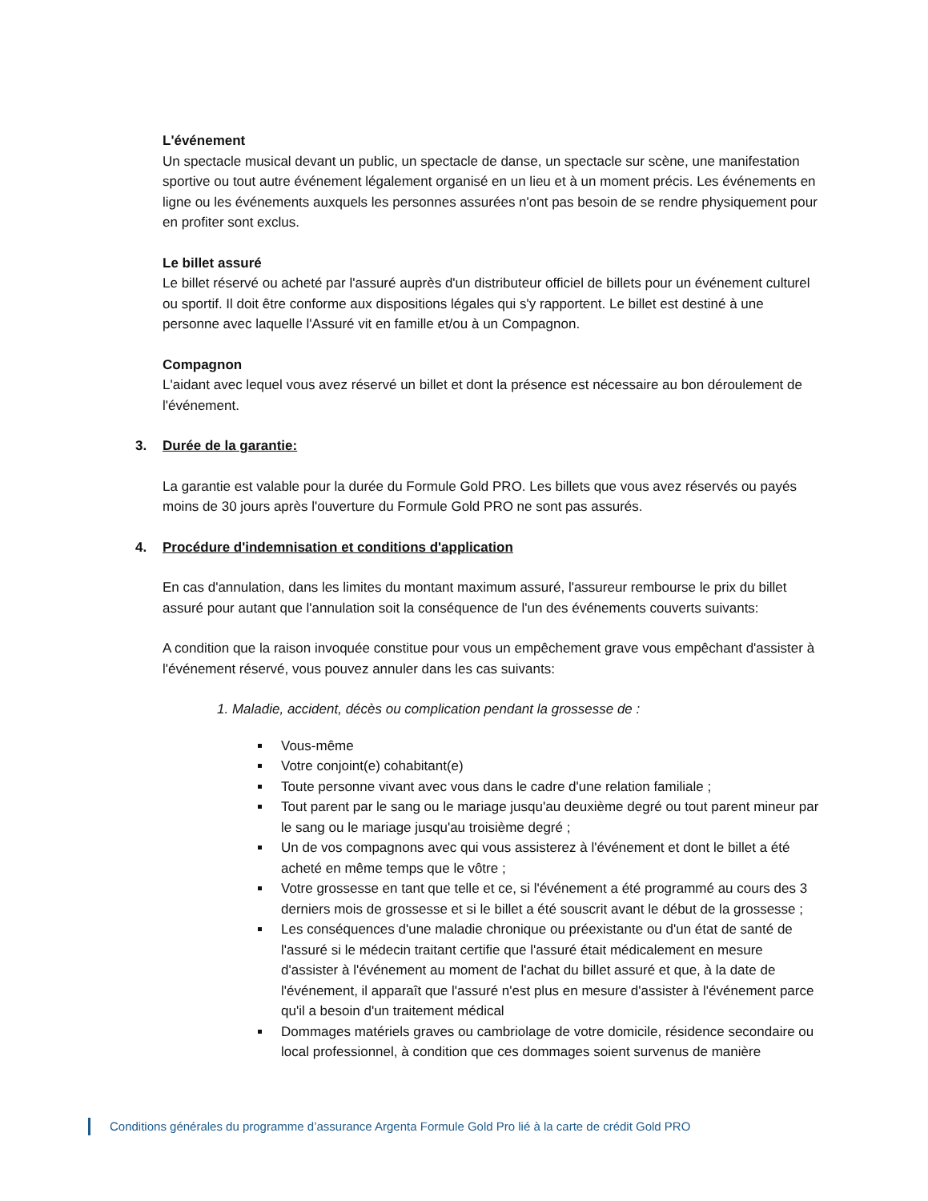L'événement
Un spectacle musical devant un public, un spectacle de danse, un spectacle sur scène, une manifestation sportive ou tout autre événement légalement organisé en un lieu et à un moment précis. Les événements en ligne ou les événements auxquels les personnes assurées n'ont pas besoin de se rendre physiquement pour en profiter sont exclus.
Le billet assuré
Le billet réservé ou acheté par l'assuré auprès d'un distributeur officiel de billets pour un événement culturel ou sportif. Il doit être conforme aux dispositions légales qui s'y rapportent. Le billet est destiné à une personne avec laquelle l'Assuré vit en famille et/ou à un Compagnon.
Compagnon
L'aidant avec lequel vous avez réservé un billet et dont la présence est nécessaire au bon déroulement de l'événement.
3. Durée de la garantie:
La garantie est valable pour la durée du Formule Gold PRO. Les billets que vous avez réservés ou payés moins de 30 jours après l'ouverture du Formule Gold PRO ne sont pas assurés.
4. Procédure d'indemnisation et conditions d'application
En cas d'annulation, dans les limites du montant maximum assuré, l'assureur rembourse le prix du billet assuré pour autant que l'annulation soit la conséquence de l'un des événements couverts suivants:
A condition que la raison invoquée constitue pour vous un empêchement grave vous empêchant d'assister à l'événement réservé, vous pouvez annuler dans les cas suivants:
1. Maladie, accident, décès ou complication pendant la grossesse de :
Vous-même
Votre conjoint(e) cohabitant(e)
Toute personne vivant avec vous dans le cadre d'une relation familiale ;
Tout parent par le sang ou le mariage jusqu'au deuxième degré ou tout parent mineur par le sang ou le mariage jusqu'au troisième degré ;
Un de vos compagnons avec qui vous assisterez à l'événement et dont le billet a été acheté en même temps que le vôtre ;
Votre grossesse en tant que telle et ce, si l'événement a été programmé au cours des 3 derniers mois de grossesse et si le billet a été souscrit avant le début de la grossesse ;
Les conséquences d'une maladie chronique ou préexistante ou d'un état de santé de l'assuré si le médecin traitant certifie que l'assuré était médicalement en mesure d'assister à l'événement au moment de l'achat du billet assuré et que, à la date de l'événement, il apparaît que l'assuré n'est plus en mesure d'assister à l'événement parce qu'il a besoin d'un traitement médical
Dommages matériels graves ou cambriolage de votre domicile, résidence secondaire ou local professionnel, à condition que ces dommages soient survenus de manière
Conditions générales du programme d’assurance Argenta Formule Gold Pro lié à la carte de crédit Gold PRO